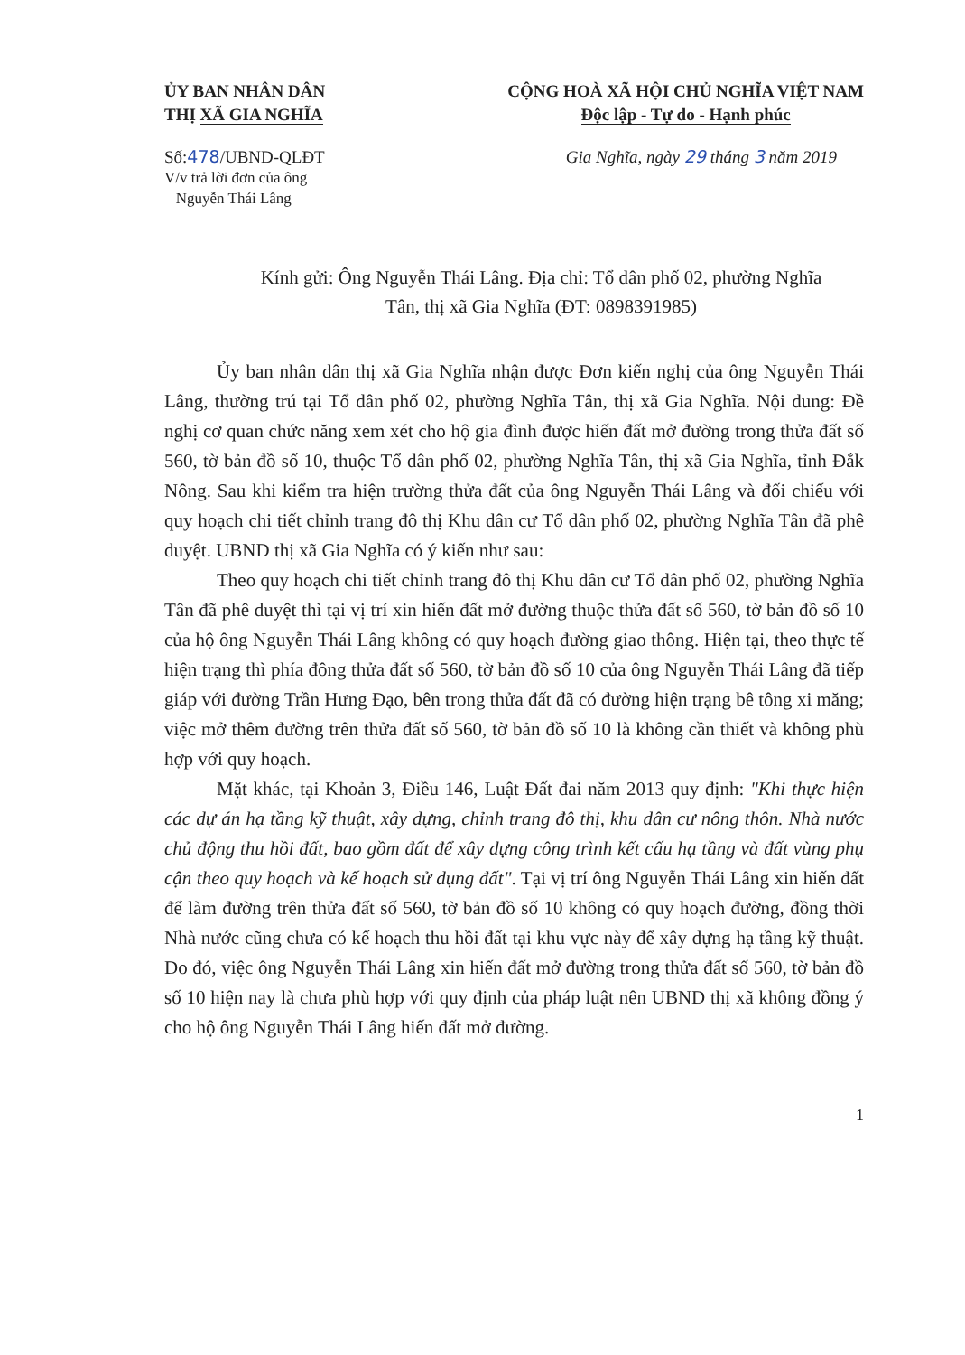ỦY BAN NHÂN DÂN
THỊ XÃ GIA NGHĨA
CỘNG HOÀ XÃ HỘI CHỦ NGHĨA VIỆT NAM
Độc lập - Tự do - Hạnh phúc
Số:478/UBND-QLĐT
V/v trả lời đơn của ông
Nguyễn Thái Lâng
Gia Nghĩa, ngày 29 tháng 3 năm 2019
Kính gửi: Ông Nguyễn Thái Lâng. Địa chỉ: Tổ dân phố 02, phường Nghĩa
Tân, thị xã Gia Nghĩa (ĐT: 0898391985)
Ủy ban nhân dân thị xã Gia Nghĩa nhận được Đơn kiến nghị của ông Nguyễn Thái Lâng, thường trú tại Tổ dân phố 02, phường Nghĩa Tân, thị xã Gia Nghĩa. Nội dung: Đề nghị cơ quan chức năng xem xét cho hộ gia đình được hiến đất mở đường trong thửa đất số 560, tờ bản đồ số 10, thuộc Tổ dân phố 02, phường Nghĩa Tân, thị xã Gia Nghĩa, tỉnh Đắk Nông. Sau khi kiểm tra hiện trường thửa đất của ông Nguyễn Thái Lâng và đối chiếu với quy hoạch chi tiết chỉnh trang đô thị Khu dân cư Tổ dân phố 02, phường Nghĩa Tân đã phê duyệt. UBND thị xã Gia Nghĩa có ý kiến như sau:
Theo quy hoạch chi tiết chỉnh trang đô thị Khu dân cư Tổ dân phố 02, phường Nghĩa Tân đã phê duyệt thì tại vị trí xin hiến đất mở đường thuộc thửa đất số 560, tờ bản đồ số 10 của hộ ông Nguyễn Thái Lâng không có quy hoạch đường giao thông. Hiện tại, theo thực tế hiện trạng thì phía đông thửa đất số 560, tờ bản đồ số 10 của ông Nguyễn Thái Lâng đã tiếp giáp với đường Trần Hưng Đạo, bên trong thửa đất đã có đường hiện trạng bê tông xi măng; việc mở thêm đường trên thửa đất số 560, tờ bản đồ số 10 là không cần thiết và không phù hợp với quy hoạch.
Mặt khác, tại Khoản 3, Điều 146, Luật Đất đai năm 2013 quy định: "Khi thực hiện các dự án hạ tầng kỹ thuật, xây dựng, chỉnh trang đô thị, khu dân cư nông thôn. Nhà nước chủ động thu hồi đất, bao gồm đất để xây dựng công trình kết cấu hạ tầng và đất vùng phụ cận theo quy hoạch và kế hoạch sử dụng đất". Tại vị trí ông Nguyễn Thái Lâng xin hiến đất để làm đường trên thửa đất số 560, tờ bản đồ số 10 không có quy hoạch đường, đồng thời Nhà nước cũng chưa có kế hoạch thu hồi đất tại khu vực này để xây dựng hạ tầng kỹ thuật. Do đó, việc ông Nguyễn Thái Lâng xin hiến đất mở đường trong thửa đất số 560, tờ bản đồ số 10 hiện nay là chưa phù hợp với quy định của pháp luật nên UBND thị xã không đồng ý cho hộ ông Nguyễn Thái Lâng hiến đất mở đường.
1